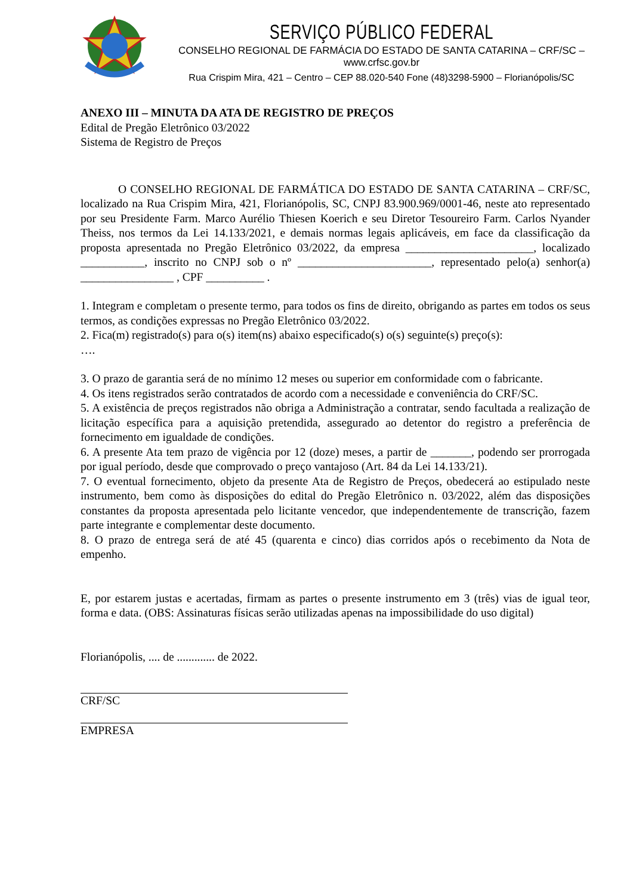SERVIÇO PÚBLICO FEDERAL
CONSELHO REGIONAL DE FARMÁCIA DO ESTADO DE SANTA CATARINA – CRF/SC – www.crfsc.gov.br
Rua Crispim Mira, 421 – Centro – CEP 88.020-540 Fone (48)3298-5900 – Florianópolis/SC
ANEXO III – MINUTA DA ATA DE REGISTRO DE PREÇOS
Edital de Pregão Eletrônico 03/2022
Sistema de Registro de Preços
O CONSELHO REGIONAL DE FARMÁTICA DO ESTADO DE SANTA CATARINA – CRF/SC, localizado na Rua Crispim Mira, 421, Florianópolis, SC, CNPJ 83.900.969/0001-46, neste ato representado por seu Presidente Farm. Marco Aurélio Thiesen Koerich e seu Diretor Tesoureiro Farm. Carlos Nyander Theiss, nos termos da Lei 14.133/2021, e demais normas legais aplicáveis, em face da classificação da proposta apresentada no Pregão Eletrônico 03/2022, da empresa ______________________, localizado ___________, inscrito no CNPJ sob o nº _______________________, representado pelo(a) senhor(a) ________________ , CPF __________ .
1. Integram e completam o presente termo, para todos os fins de direito, obrigando as partes em todos os seus termos, as condições expressas no Pregão Eletrônico 03/2022.
2. Fica(m) registrado(s) para o(s) item(ns) abaixo especificado(s) o(s) seguinte(s) preço(s):
….
3. O prazo de garantia será de no mínimo 12 meses ou superior em conformidade com o fabricante.
4. Os itens registrados serão contratados de acordo com a necessidade e conveniência do CRF/SC.
5. A existência de preços registrados não obriga a Administração a contratar, sendo facultada a realização de licitação específica para a aquisição pretendida, assegurado ao detentor do registro a preferência de fornecimento em igualdade de condições.
6. A presente Ata tem prazo de vigência por 12 (doze) meses, a partir de _______, podendo ser prorrogada por igual período, desde que comprovado o preço vantajoso (Art. 84 da Lei 14.133/21).
7. O eventual fornecimento, objeto da presente Ata de Registro de Preços, obedecerá ao estipulado neste instrumento, bem como às disposições do edital do Pregão Eletrônico n. 03/2022, além das disposições constantes da proposta apresentada pelo licitante vencedor, que independentemente de transcrição, fazem parte integrante e complementar deste documento.
8. O prazo de entrega será de até 45 (quarenta e cinco) dias corridos após o recebimento da Nota de empenho.
E, por estarem justas e acertadas, firmam as partes o presente instrumento em 3 (três) vias de igual teor, forma e data. (OBS: Assinaturas físicas serão utilizadas apenas na impossibilidade do uso digital)
Florianópolis, .... de ............. de 2022.
CRF/SC
EMPRESA